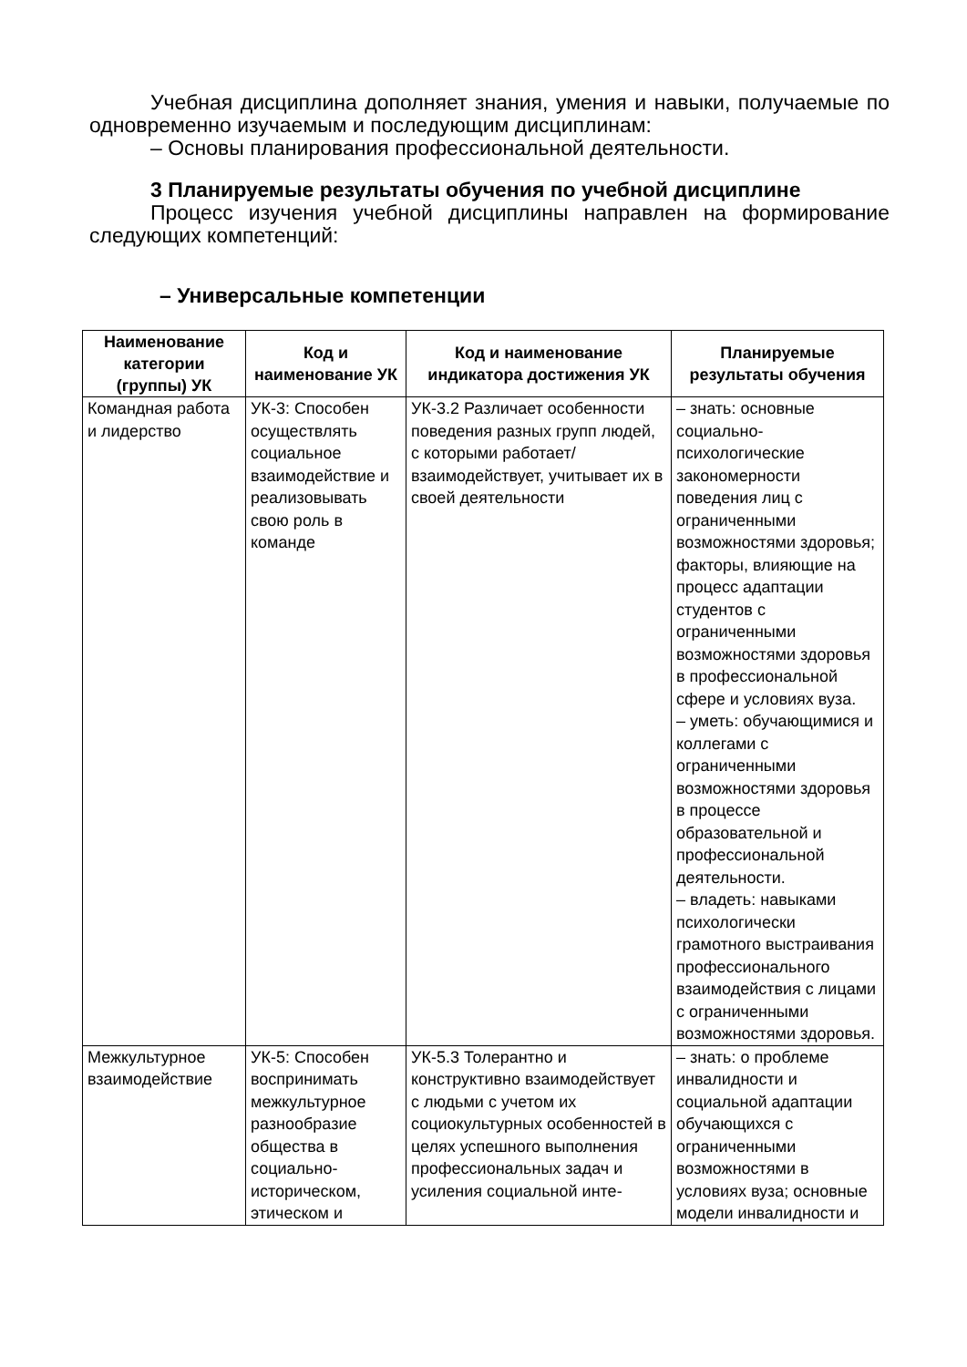Учебная дисциплина дополняет знания, умения и навыки, получаемые по одновременно изучаемым и последующим дисциплинам:
– Основы планирования профессиональной деятельности.
3 Планируемые результаты обучения по учебной дисциплине
Процесс изучения учебной дисциплины направлен на формирование следующих компетенций:
– Универсальные компетенции
| Наименование категории (группы) УК | Код и наименование УК | Код и наименование индикатора достижения УК | Планируемые результаты обучения |
| --- | --- | --- | --- |
| Командная работа и лидерство | УК-3: Способен осуществлять социальное взаимодействие и реализовывать свою роль в команде | УК-3.2 Различает особенности поведения разных групп людей, с которыми работает/взаимодействует, учитывает их в своей деятельности | – знать: основные социально-психологические закономерности поведения лиц с ограниченными возможностями здоровья; факторы, влияющие на процесс адаптации студентов с ограниченными возможностями здоровья в профессиональной сфере и условиях вуза. – уметь: обучающимися и коллегами с ограниченными возможностями здоровья в процессе образовательной и профессиональной деятельности. – владеть: навыками психологически грамотного выстраивания профессионального взаимодействия с лицами с ограниченными возможностями здоровья. |
| Межкультурное взаимодействие | УК-5: Способен воспринимать межкультурное разнообразие общества в социально-историческом, этическом и | УК-5.3 Толерантно и конструктивно взаимодействует с людьми с учетом их социокультурных особенностей в целях успешного выполнения профессиональных задач и усиления социальной инте- | – знать: о проблеме инвалидности и социальной адаптации обучающихся с ограниченными возможностями в условиях вуза; основные модели инвалидности и |